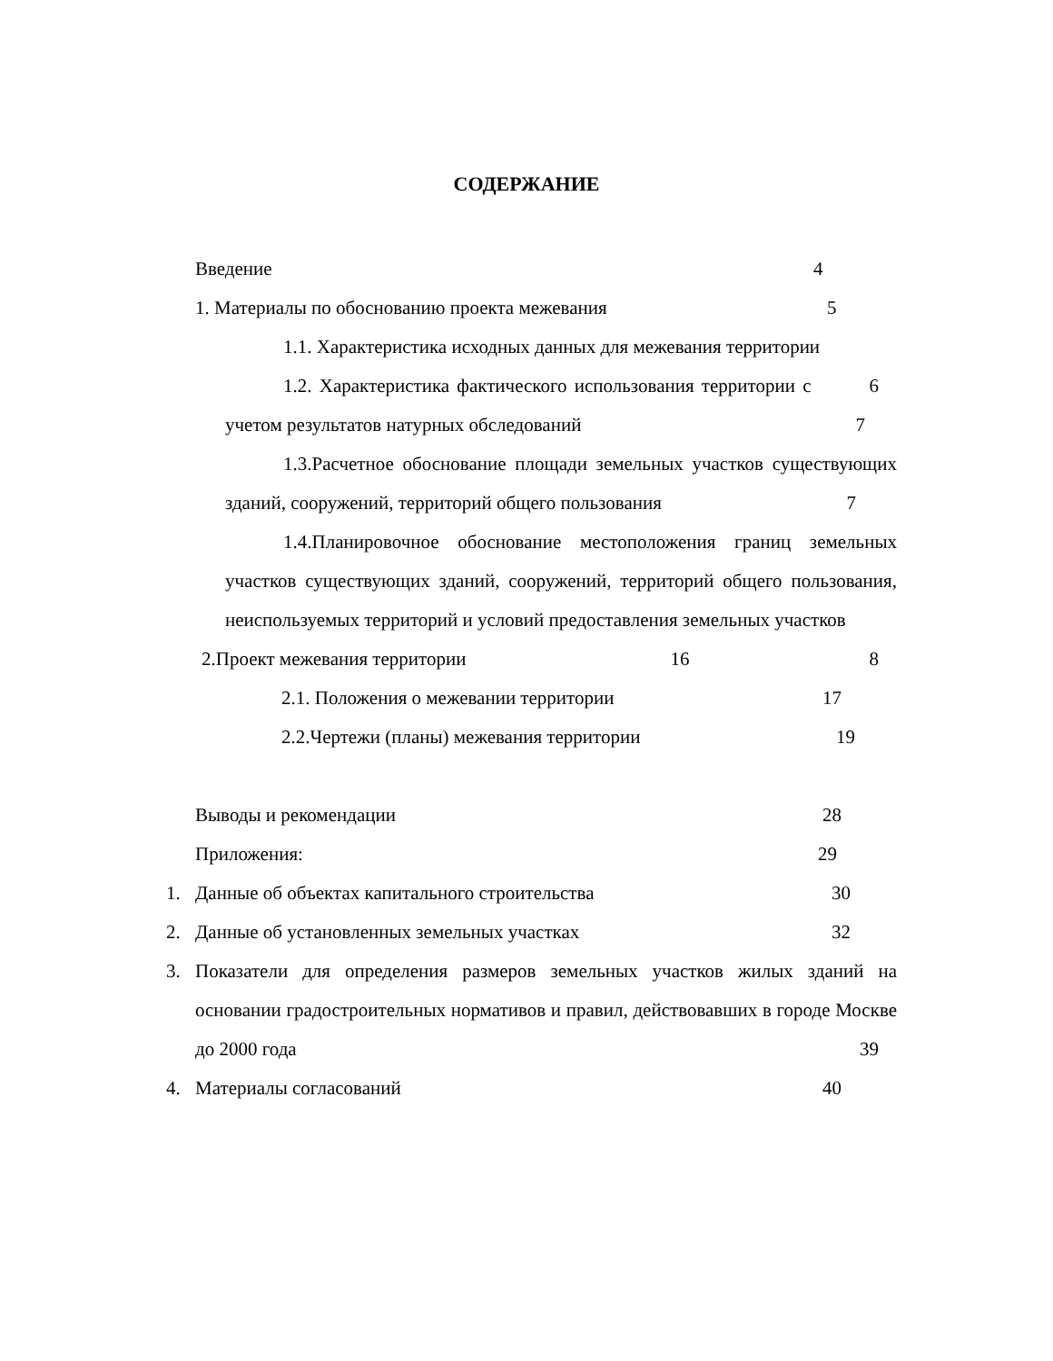СОДЕРЖАНИЕ
Введение 4
1. Материалы по обоснованию проекта межевания 5
1.1. Характеристика исходных данных для межевания территории 6
1.2. Характеристика фактического использования территории с учетом результатов натурных обследований 7
1.3.Расчетное обоснование площади земельных участков существующих зданий, сооружений, территорий общего пользования 7
1.4.Планировочное обоснование местоположения границ земельных участков существующих зданий, сооружений, территорий общего пользования, неиспользуемых территорий и условий предоставления земельных участков 8
2.Проект межевания территории 16
2.1. Положения о межевании территории 17
2.2.Чертежи (планы) межевания территории 19
Выводы и рекомендации 28
Приложения: 29
1. Данные об объектах капитального строительства 30
2. Данные об установленных земельных участках 32
3. Показатели для определения размеров земельных участков жилых зданий на основании градостроительных нормативов и правил, действовавших в городе Москве до 2000 года 39
4. Материалы согласований 40